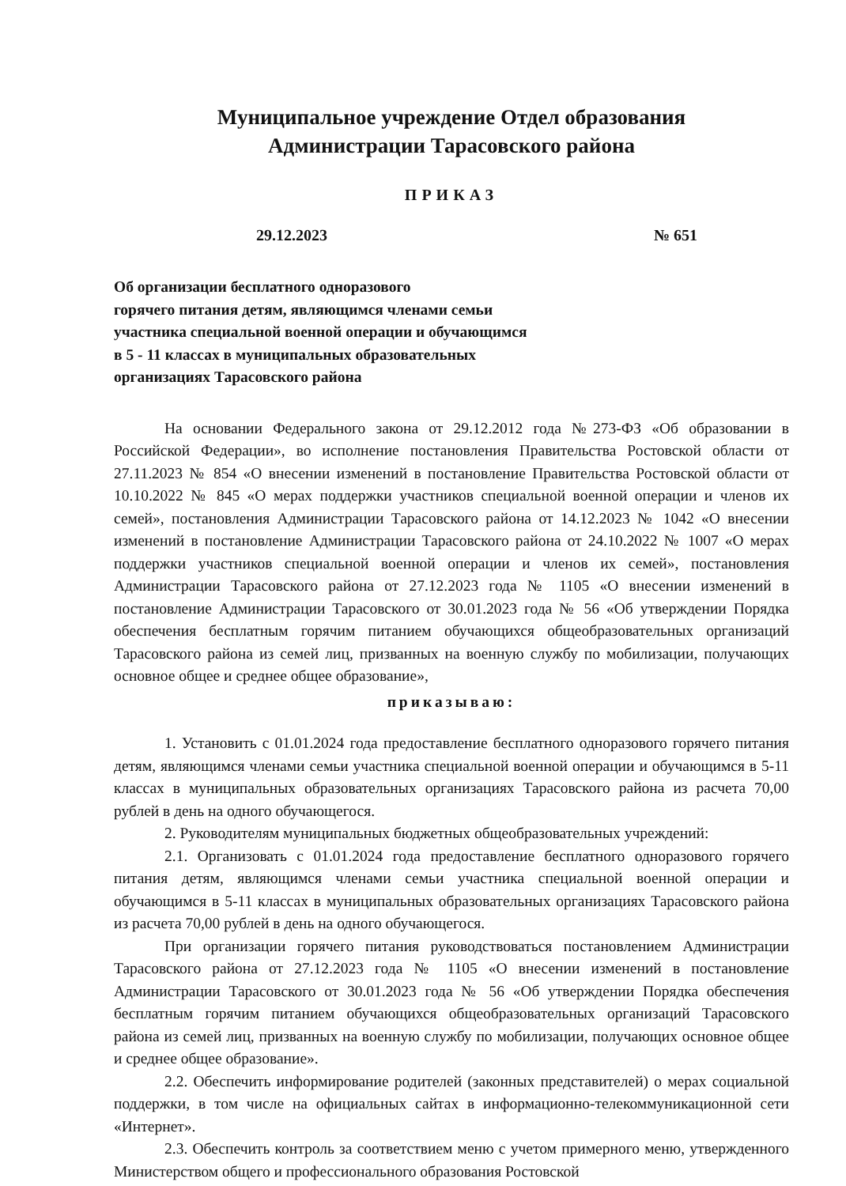Муниципальное учреждение Отдел образования
Администрации Тарасовского района
ПРИКАЗ
29.12.2023 № 651
Об организации бесплатного одноразового
горячего питания детям, являющимся членами семьи
участника специальной военной операции и обучающимся
в 5 - 11 классах в муниципальных образовательных
организациях Тарасовского района
На основании Федерального закона от 29.12.2012 года №273-ФЗ «Об образовании в Российской Федерации», во исполнение постановления Правительства Ростовской области от 27.11.2023 № 854 «О внесении изменений в постановление Правительства Ростовской области от 10.10.2022 № 845 «О мерах поддержки участников специальной военной операции и членов их семей», постановления Администрации Тарасовского района от 14.12.2023 № 1042 «О внесении изменений в постановление Администрации Тарасовского района от 24.10.2022 № 1007 «О мерах поддержки участников специальной военной операции и членов их семей», постановления Администрации Тарасовского района от 27.12.2023 года № 1105 «О внесении изменений в постановление Администрации Тарасовского от 30.01.2023 года № 56 «Об утверждении Порядка обеспечения бесплатным горячим питанием обучающихся общеобразовательных организаций Тарасовского района из семей лиц, призванных на военную службу по мобилизации, получающих основное общее и среднее общее образование»,
приказываю:
1. Установить с 01.01.2024 года предоставление бесплатного одноразового горячего питания детям, являющимся членами семьи участника специальной военной операции и обучающимся в 5-11 классах в муниципальных образовательных организациях Тарасовского района из расчета 70,00 рублей в день на одного обучающегося.
2. Руководителям муниципальных бюджетных общеобразовательных учреждений:
2.1. Организовать с 01.01.2024 года предоставление бесплатного одноразового горячего питания детям, являющимся членами семьи участника специальной военной операции и обучающимся в 5-11 классах в муниципальных образовательных организациях Тарасовского района из расчета 70,00 рублей в день на одного обучающегося.
При организации горячего питания руководствоваться постановлением Администрации Тарасовского района от 27.12.2023 года № 1105 «О внесении изменений в постановление Администрации Тарасовского от 30.01.2023 года № 56 «Об утверждении Порядка обеспечения бесплатным горячим питанием обучающихся общеобразовательных организаций Тарасовского района из семей лиц, призванных на военную службу по мобилизации, получающих основное общее и среднее общее образование».
2.2. Обеспечить информирование родителей (законных представителей) о мерах социальной поддержки, в том числе на официальных сайтах в информационно-телекоммуникационной сети «Интернет».
2.3. Обеспечить контроль за соответствием меню с учетом примерного меню, утвержденного Министерством общего и профессионального образования Ростовской